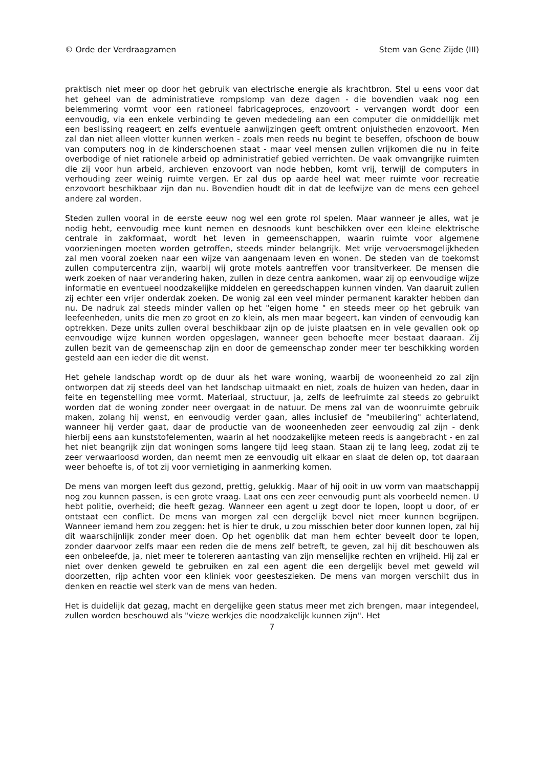© Orde der Verdraagzamen Stem van Gene Zijde (III)
praktisch niet meer op door het gebruik van electrische energie als krachtbron. Stel u eens voor dat het geheel van de administratieve rompslomp van deze dagen - die bovendien vaak nog een belemmering vormt voor een rationeel fabricageproces, enzovoort - vervangen wordt door een eenvoudig, via een enkele verbinding te geven mededeling aan een computer die onmiddellijk met een beslissing reageert en zelfs eventuele aanwijzingen geeft omtrent onjuistheden enzovoort. Men zal dan niet alleen vlotter kunnen werken - zoals men reeds nu begint te beseffen, ofschoon de bouw van computers nog in de kinderschoenen staat - maar veel mensen zullen vrijkomen die nu in feite overbodige of niet rationele arbeid op administratief gebied verrichten. De vaak omvangrijke ruimten die zij voor hun arbeid, archieven enzovoort van node hebben, komt vrij, terwijl de computers in verhouding zeer weinig ruimte vergen. Er zal dus op aarde heel wat meer ruimte voor recreatie enzovoort beschikbaar zijn dan nu. Bovendien houdt dit in dat de leefwijze van de mens een geheel andere zal worden.
Steden zullen vooral in de eerste eeuw nog wel een grote rol spelen. Maar wanneer je alles, wat je nodig hebt, eenvoudig mee kunt nemen en desnoods kunt beschikken over een kleine elektrische centrale in zakformaat, wordt het leven in gemeenschappen, waarin ruimte voor algemene voorzieningen moeten worden getroffen, steeds minder belangrijk. Met vrije vervoersmogelijkheden zal men vooral zoeken naar een wijze van aangenaam leven en wonen. De steden van de toekomst zullen computercentra zijn, waarbij wij grote motels aantreffen voor transitverkeer. De mensen die werk zoeken of naar verandering haken, zullen in deze centra aankomen, waar zij op eenvoudige wijze informatie en eventueel noodzakelijke middelen en gereedschappen kunnen vinden. Van daaruit zullen zij echter een vrijer onderdak zoeken. De wonig zal een veel minder permanent karakter hebben dan nu. De nadruk zal steeds minder vallen op het "eigen home " en steeds meer op het gebruik van leefeenheden, units die men zo groot en zo klein, als men maar begeert, kan vinden of eenvoudig kan optrekken. Deze units zullen overal beschikbaar zijn op de juiste plaatsen en in vele gevallen ook op eenvoudige wijze kunnen worden opgeslagen, wanneer geen behoefte meer bestaat daaraan. Zij zullen bezit van de gemeenschap zijn en door de gemeenschap zonder meer ter beschikking worden gesteld aan een ieder die dit wenst.
Het gehele landschap wordt op de duur als het ware woning, waarbij de wooneenheid zo zal zijn ontworpen dat zij steeds deel van het landschap uitmaakt en niet, zoals de huizen van heden, daar in feite en tegenstelling mee vormt. Materiaal, structuur, ja, zelfs de leefruimte zal steeds zo gebruikt worden dat de woning zonder neer overgaat in de natuur. De mens zal van de woonruimte gebruik maken, zolang hij wenst, en eenvoudig verder gaan, alles inclusief de "meubilering" achterlatend, wanneer hij verder gaat, daar de productie van de wooneenheden zeer eenvoudig zal zijn - denk hierbij eens aan kunststofelementen, waarin al het noodzakelijke meteen reeds is aangebracht - en zal het niet beangrijk zijn dat woningen soms langere tijd leeg staan. Staan zij te lang leeg, zodat zij te zeer verwaarloosd worden, dan neemt men ze eenvoudig uit elkaar en slaat de delen op, tot daaraan weer behoefte is, of tot zij voor vernietiging in aanmerking komen.
De mens van morgen leeft dus gezond, prettig, gelukkig. Maar of hij ooit in uw vorm van maatschappij nog zou kunnen passen, is een grote vraag. Laat ons een zeer eenvoudig punt als voorbeeld nemen. U hebt politie, overheid; die heeft gezag. Wanneer een agent u zegt door te lopen, loopt u door, of er ontstaat een conflict. De mens van morgen zal een dergelijk bevel niet meer kunnen begrijpen. Wanneer iemand hem zou zeggen: het is hier te druk, u zou misschien beter door kunnen lopen, zal hij dit waarschijnlijk zonder meer doen. Op het ogenblik dat man hem echter beveelt door te lopen, zonder daarvoor zelfs maar een reden die de mens zelf betreft, te geven, zal hij dit beschouwen als een onbeleefde, ja, niet meer te tolereren aantasting van zijn menselijke rechten en vrijheid. Hij zal er niet over denken geweld te gebruiken en zal een agent die een dergelijk bevel met geweld wil doorzetten, rijp achten voor een kliniek voor geesteszieken. De mens van morgen verschilt dus in denken en reactie wel sterk van de mens van heden.
Het is duidelijk dat gezag, macht en dergelijke geen status meer met zich brengen, maar integendeel, zullen worden beschouwd als "vieze werkjes die noodzakelijk kunnen zijn". Het
7